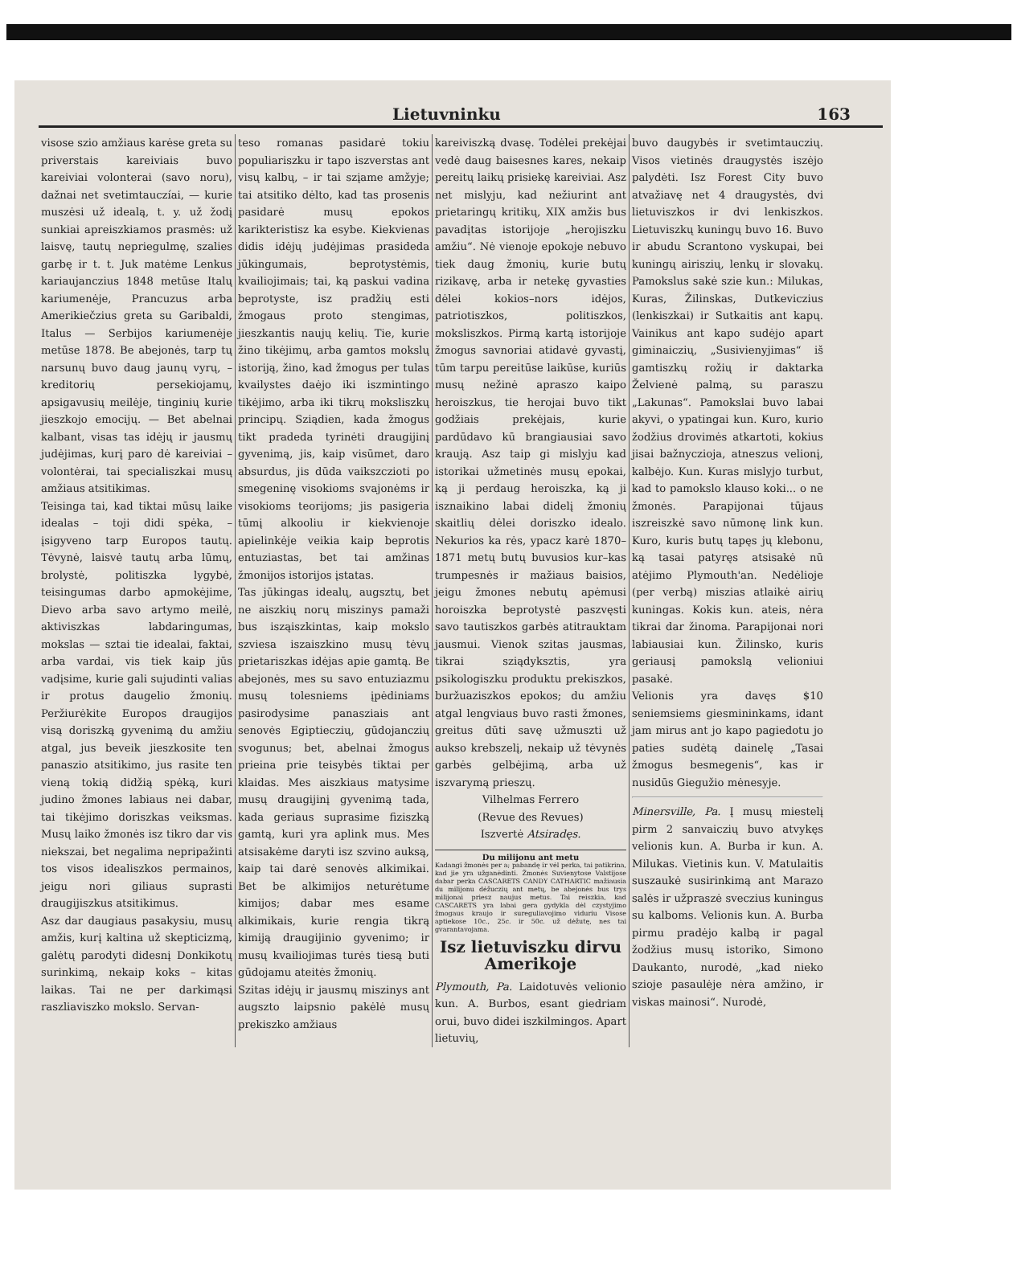Lietuvninku 163
visose szio amžiaus karėse greta su priverstais kareiviais buvo kareiviai volonterai (savo noru), dažnai net svetimtauczíai, — kurie muszėsi už idealą, t. y. už žodį sunkiai apreiszkiamos prasmės: už laisvę, tautų nepriegulmę, szalies garbę ir t. t. Juk matėme Lenkus kariaujanczius 1848 metūse Italų kariumenėje, Prancuzus arba Amerikiečzius greta su Garibaldi, Italus — Serbijos kariumenėje metūse 1878. Be abejonės, tarp tų narsunų buvo daug jaunų vyrų, – kreditorių persekiojamų, apsigavusių meilėje, tinginių kurie jieszkojo emocijų. — Bet abelnai kalbant, visas tas idėjų ir jausmų judėjimas, kurį paro dė kareiviai – volontėrai, tai specialiszkai musų amžiaus atsitikimas.
Teisinga tai, kad tiktai mūsų laike idealas – toji didi spėka, – įsigyveno tarp Europos tautų. Tėvynė, laisvė tautų arba lūmų, brolystė, politiszka lygybė, teisingumas darbo apmokėjime, Dievo arba savo artymo meilė, aktiviszkas labdaringumas, mokslas — sztai tie idealai, faktai, arba vardai, vis tiek kaip jūs vadįsime, kurie gali sujudinti valias ir protus daugelio žmonių. Peržiurėkite Europos draugijos visą doriszką gyvenimą du amžiu atgal, jus beveik jieszkosite ten panaszio atsitikimo, jus rasite ten vieną tokią didžią spėką, kuri judino žmones labiaus nei dabar, tai tikėjimo doriszkas veiksmas. Musų laiko žmonės isz tikro dar vis niekszai, bet negalima nepripažinti tos visos idealiszkos permainos, jeigu nori giliaus suprasti draugijiszkus atsitikimus.
Asz dar daugiaus pasakysiu, musų amžis, kurį kaltina už skepticizmą, galėtų parodyti didesnį Donkikotų surinkimą, nekaip koks – kitas laikas. Tai ne per darkimąsi raszliaviszko mokslo. Servan-
teso romanas pasidarė tokiu populiariszku ir tapo iszverstas ant visų kalbų, – ir tai szįame amžyje; tai atsitiko dėlto, kad tas prosenis pasidarė musų epokos karikteristisz ka esybe. Kiekvienas didis idėjų judėjimas prasideda jūkingumais, beprotystėmis, kvailiojimais; tai, ką paskui vadina beprotyste, isz pradžių esti žmogaus proto stengimas, jieszkantis naujų kelių. Tie, kurie žino tikėjimų, arba gamtos mokslų istoriją, žino, kad žmogus per tulas kvailystes daėjo iki iszmintingo tikėjimo, arba iki tikrų moksliszkų principų. Sziądien, kada žmogus tikt pradeda tyrinėti draugijinį gyvenimą, jis, kaip visūmet, daro absurdus, jis dūda vaikszczioti po smegeninę visokioms svajonėms ir visokioms teorijoms; jis pasigeria tūmį alkooliu ir kiekvienoje apielinkėje veikia kaip beprotis entuziastas, bet tai amžinas žmonijos istorijos įstatas.
Tas jūkingas idealų, augsztų, bet ne aiszkių norų miszinys pamaži bus isząiszkintas, kaip mokslo szviesa iszaiszkino musų tėvų prietariszkas idėjas apie gamtą. Be abejonės, mes su savo entuziazmu musų tolesniems įpėdiniams pasirodysime panasziais ant senovės Egiptieczių, gūdojanczių svogunus; bet, abelnai žmogus prieina prie teisybės tiktai per klaidas. Mes aiszkiaus matysime musų draugijinį gyvenimą tada, kada geriaus suprasime fiziszką gamtą, kuri yra aplink mus. Mes atsisakėme daryti isz szvino auksą, kaip tai darė senovės alkimikai. Bet be alkimijos neturėtume kimijos; dabar mes esame alkimikais, kurie rengia tikrą kimiją draugijinio gyvenimo; ir musų kvailiojimas turės tiesą buti gūdojamu ateitės žmonių.
Szitas idėjų ir jausmų miszinys ant augszto laipsnio pakėlė musų prekiszko amžiaus
kareiviszką dvasę. Todėlei prekėjai vedė daug baisesnes kares, nekaip pereitų laikų prisiekę kareiviai. Asz net mislyju, kad nežiurint ant prietaringų kritikų, XIX amžis bus pavadįtas istorijoje „herojiszku amžiu“. Nė vienoje epokoje nebuvo tiek daug žmonių, kurie butų rizikavę, arba ir netekę gyvasties dėlei kokios–nors idėjos, patriotiszkos, politiszkos, moksliszkos. Pirmą kartą istorijoje žmogus savnoriai atidavė gyvastį, tūm tarpu pereitūse laikūse, kuriūs musų nežinė apraszo kaipo heroiszkus, tie herojai buvo tikt godžiais prekėjais, kurie pardūdavo kū brangiausiai savo kraują. Asz taip gi mislyju kad istorikai užmetinės musų epokai, ką ji perdaug heroiszka, ką ji isznaikino labai didelį žmonių skaitlių dėlei doriszko idealo. Nekurios ka rės, ypacz karė 1870–1871 metų butų buvusios kur–kas trumpesnės ir mažiaus baisios, jeigu žmones nebutų apėmusi horoiszka beprotystė paszvęsti savo tautiszkos garbės atitrauktam jausmui. Vienok szitas jausmas, tikrai sziądyksztis, yra psikologiszku produktu prekiszkos, buržuaziszkos epokos; du amžiu atgal lengviaus buvo rasti žmones, greitus dūti savę užmuszti už aukso krebszelį, nekaip už tėvynės garbės gelbėjimą, arba už iszvarymą prieszų.
Vilhelmas Ferrero
(Revue des Revues)
Iszvertė Atsiradęs.
Du milijonu ant metu
Kadangi žmonės per a; pabandę ir vėl perka, tai patikrina, kad jie yra užganėdinti. Žmonės Suvienytose Valstijose dabar perka CASCARETS CANDY CATHARTIC mažiausia du milijonu dėžuczių ant metų, be abejonės bus trys milijonai priesz naujus metus. Tai reiszkia, kad CASCARETS yra labai gera gydykla dėl czystyjimo žmogaus kraujo ir sureguliavojimo viduriu Visose aptiekose 10c., 25c. ir 50c. už dėžutę, nes tai gvarantavojama.
Isz lietuviszku dirvu Amerikoje
Plymouth, Pa. Laidotuvės velionio kun. A. Burbos, esant giedriam orui, buvo didei iszkilmingos. Apart lietuvių,
buvo daugybės ir svetimtauczių. Visos vietinės draugystės iszėjo palydėti. Isz Forest City buvo atvažiavę net 4 draugystės, dvi lietuviszkos ir dvi lenkiszkos. Lietuviszkų kuningų buvo 16. Buvo ir abudu Scrantono vyskupai, bei kuningų airiszių, lenkų ir slovakų. Pamokslus sakė szie kun.: Milukas, Kuras, Žilinskas, Dutkeviczius (lenkiszkai) ir Sutkaitis ant kapų. Vainikus ant kapo sudėjo apart giminaiczių, „Susivienyjimas“ iš gamtiszkų rožių ir daktarka Želvienė palmą, su paraszu „Lakunas“. Pamokslai buvo labai akyvi, o ypatingai kun. Kuro, kurio žodžius drovimės atkartoti, kokius jisai bažnyczioja, atneszus velionį, kalbėjo. Kun. Kuras mislyjo turbut, kad to pamokslo klauso koki... o ne žmonės. Parapijonai tūjaus iszreiszkė savo nūmonę link kun. Kuro, kuris butų tapęs jų klebonu, ką tasai patyręs atsisakė nū atėjimo Plymouth'an. Nedėlioje (per verbą) miszias atlaikė airių kuningas. Kokis kun. ateis, nėra tikrai dar žinoma. Parapijonai nori labiausiai kun. Žilinsko, kuris geriausį pamokslą velioniui pasakė.
Velionis yra davęs $10 seniemsiems giesmininkams, idant jam mirus ant jo kapo pagiedotu jo paties sudėtą dainelę „Tasai žmogus besmegenis“, kas ir nusidūs Giegužio mėnesyje.
Minersville, Pa. Į musų miestelį pirm 2 sanvaiczių buvo atvykęs velionis kun. A. Burba ir kun. A. Milukas. Vietinis kun. V. Matulaitis suszaukė susirinkimą ant Marazo salės ir užpraszė sveczius kuningus su kalboms. Velionis kun. A. Burba pirmu pradėjo kalbą ir pagal žodžius musų istoriko, Simono Daukanto, nurodė, „kad nieko szioje pasaulėje nėra amžino, ir viskas mainosi“. Nurodė,